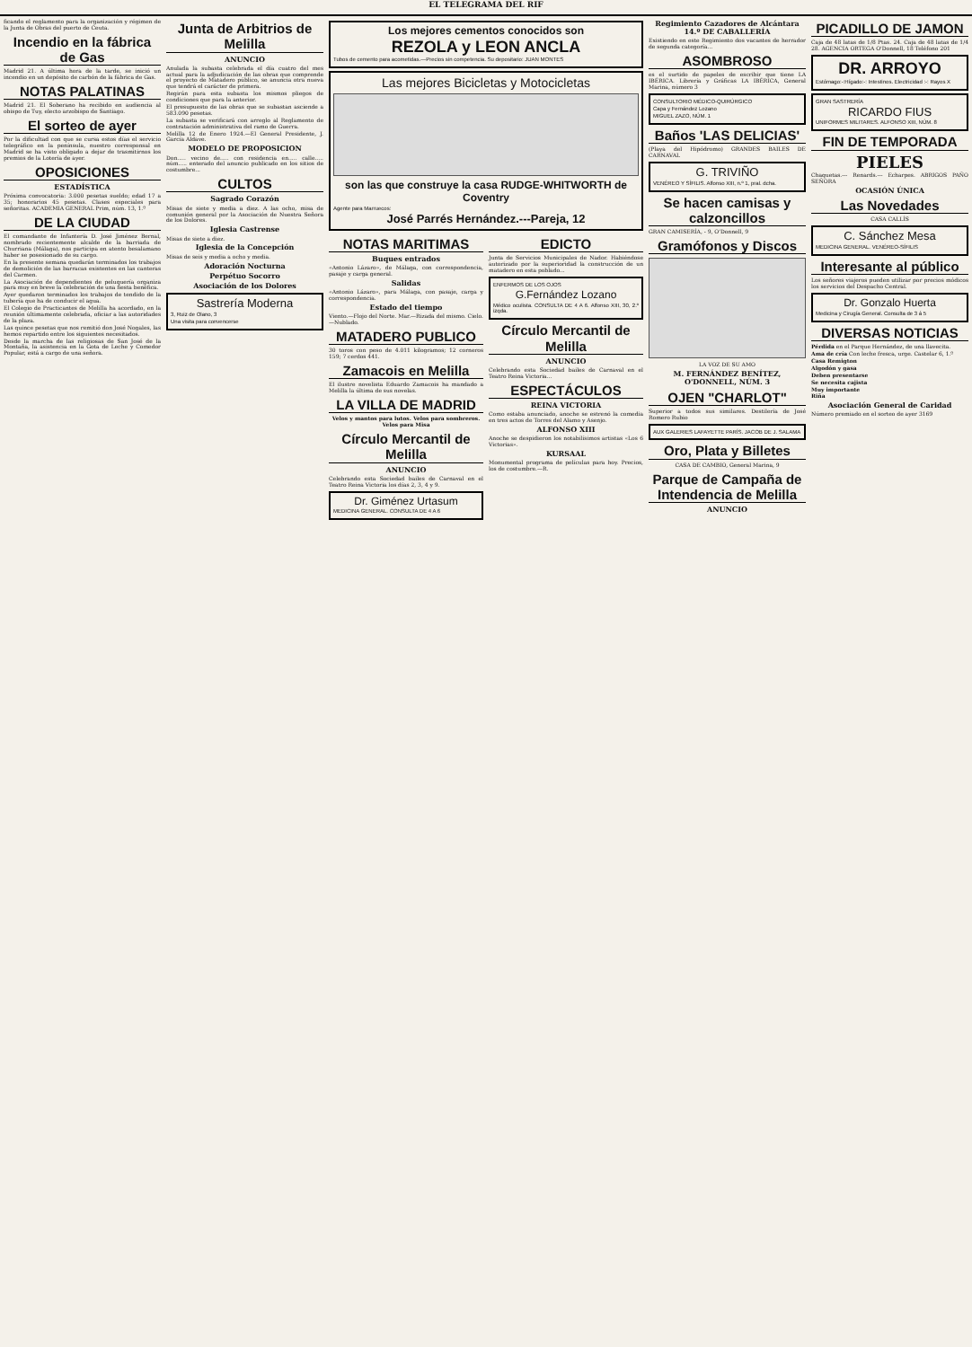EL TELEGRAMA DEL RIF
ficando el reglamento para la organización y régimen de la Junta de Obras del puerto de Ceuta.
Incendio en la fábrica de Gas
Madrid 21. A última hora de la tarde, se inició un incendio en un depósito de carbón de la fábrica de Gas.
NOTAS PALATINAS
Madrid 21. El Soberano ha recibido en audiencia al obispo de Tuy, electo arzobispo de Santiago.
El sorteo de ayer
Por la dificultad con que se cursa estos días el servicio telegráfico en la península, nuestro corresponsal en Madrid se ha visto obligado a dejar de trasmitirnos los premios de la Lotería de ayer.
OPOSICIONES
ESTADÍSTICA
Próxima convocatoria: 3.000 pesetas sueldo; edad 17 a 35; honorarios 45 pesetas. Clases especiales para señoritas. ACADEMIA GENERAL Prim, núm. 13, 1.º
DE LA CIUDAD
El comandante de Infantería D. José Jiménez Bernal, nombrado recientemente alcalde de la barriada de Churriana (Málaga), nos participa en atento besalamano haber se posesionado de su cargo.
En la presente semana quedarán terminados los trabajos de demolición de las barracas existentes en las canteras del Carmen.
La Asociación de dependientes de peluquería organiza para muy en breve la celebración de una fiesta benéfica.
Ayer quedaron terminados los trabajos de tendido de la tubería que ha de conducir el agua.
El Colegio de Practicantes de Melilla ha acordado, en la reunión últimamente celebrada, oficiar a las autoridades de la plaza.
Las quince pesetas que nos remitió don José Nogales, las hemos repartido entre los siguientes necesitados.
Desde la marcha de las religiosas de San José de la Montaña, la asistencia en la Gota de Leche y Comedor Popular, está a cargo de una señora.
Junta de Arbitrios de Melilla
ANUNCIO
Anulada la subasta celebrada el día cuatro del mes actual para la adjudicación de las obras que comprende el proyecto de Matadero público, se anuncia otra nueva que tendrá el carácter de primera.
Regirán para esta subasta los mismos pliegos de condiciones que para la anterior.
El presupuesto de las obras que se subastan asciende a 583.090 pesetas.
La subasta se verificará con arreglo al Reglamento de contratación administrativa del ramo de Guerra.
Melilla 12 de Enero 1924.—El General Presidente, J. García Aldave.
MODELO DE PROPOSICION
Don..... vecino de..... con residencia en..... calle..... núm..... enterado del anuncio publicado en los sitios de costumbre...
CULTOS
Sagrado Corazón
Misas de siete y media a diez. A las ocho, misa de comunión general por la Asociación de Nuestra Señora de los Dolores.
Iglesia Castrense
Misas de siete a diez.
Iglesia de la Concepción
Misas de seis y media a ocho y media.
Adoración Nocturna
Perpétuo Socorro
Asociación de los Dolores
Sastrería Moderna
3, Ruiz de Olano, 3
Una visita para convencerse
Los mejores cementos conocidos son
REZOLA y LEON ANCLA
Tubos de cemento para acometidas.—Precios sin competencia. Su depositario: JUAN MONTES
Las mejores Bicicletas y Motocicletas
son las que construye la casa RUDGE-WHITWORTH de Coventry
Agente para Marruecos:
José Parrés Hernández.---Pareja, 12
NOTAS MARITIMAS
Buques entrados
«Antonio Lázaro», de Málaga, con correspondencia, pasaje y carga general.
Salidas
«Antonio Lázaro», para Málaga, con pasaje, carga y correspondencia.
Estado del tiempo
Viento.—Flojo del Norte. Mar.—Rizada del mismo. Cielo.—Nublado.
MATADERO PUBLICO
30 toros con peso de 4.011 kilogramos; 12 corneros 159; 7 cerdos 441.
Zamacois en Melilla
El ilustre novelista Eduardo Zamacois ha mandado a Melilla la última de sus novelas.
LA VILLA DE MADRID
Velos y mantos para lutos. Velos para sombreros. Velos para Misa
Círculo Mercantil de Melilla
ANUNCIO
Celebrando esta Sociedad bailes de Carnaval en el Teatro Reina Victoria los días 2, 3, 4 y 9.
Dr. Giménez Urtasum
MEDICINA GENERAL. CONSULTA DE 4 A 6
EDICTO
Junta de Servicios Municipales de Nador. Habiéndose autorizado por la superioridad la construcción de un matadero en esta poblado...
ENFERMOS DE LOS OJOS
G.Fernández Lozano
Médico oculista. CONSULTA DE 4 A 6. Alfonso XIII, 30, 2.º izqda.
Círculo Mercantil de Melilla
ANUNCIO
Celebrando esta Sociedad bailes de Carnaval en el Teatro Reina Victoria...
ESPECTÁCULOS
REINA VICTORIA
Como estaba anunciado, anoche se estrenó la comedia en tres actos de Torres del Alamo y Asenjo.
ALFONSO XIII
Anoche se despidieron los notabilísimos artistas «Los 6 Victorias».
KURSAAL
Monumental programa de películas para hoy. Precios, los de costumbre.—R.
Regimiento Cazadores de Alcántara 14.º DE CABALLERÍA
Existiendo en este Regimiento dos vacantes de herrador de segunda categoría...
ASOMBROSO
es el surtido de papeles de escribir que tiene LA IBÉRICA. Librería y Gráficas LA IBÉRICA, General Marina, número 3
CONSULTORIO MÉDICO-QUIRÚRGICO
Capa y Fernández Lozano
MIGUEL ZAZO, NÚM. 1
Baños 'LAS DELICIAS'
(Playa del Hipódromo) GRANDES BAILES DE CARNAVAL
G. TRIVIÑO
VENÉREO Y SÍFILIS. Alfonso XIII, n.º 1, pral. dcha.
Se hacen camisas y calzoncillos
GRAN CAMISERÍA, - 9, O'Donnell, 9
Gramófonos y Discos
LA VOZ DE SU AMO
M. FERNÁNDEZ BENÍTEZ, O'DONNELL, NÚM. 3
OJEN "CHARLOT"
Superior a todos sus similares. Destilería de José Romero Rubio
AUX GALERIES LAFAYETTE PARÍS. JACOB DE J. SALAMA
Oro, Plata y Billetes
CASA DE CAMBIO, General Marina, 9
Parque de Campaña de Intendencia de Melilla
ANUNCIO
PICADILLO DE JAMON
Caja de 48 latas de 1/8 Ptas. 24. Caja de 48 latas de 1/4 28. AGENCIA ORTEGA O'Donnell, 18 Teléfono 201
DR. ARROYO
Estómago:-:Hígado:-: Intestinos. Electricidad :-: Rayos X
GRAN SASTRERÍA
RICARDO FIUS
UNIFORMES MILITARES. ALFONSO XIII, NÚM. 8
FIN DE TEMPORADA
PIELES
Chaquetas.--- Renards.--- Echarpes. ABRIGOS PAÑO SEÑORA
OCASIÓN ÚNICA
Las Novedades
CASA CALLÍS
C. Sánchez Mesa
MEDICINA GENERAL. VENÉREO-SÍFILIS
Interesante al público
Los señores viajeros pueden utilizar por precios módicos los servicios del Despacho Central.
Dr. Gonzalo Huerta
Medicina y Cirugía General. Consulta de 3 á 5
DIVERSAS NOTICIAS
Pérdida en el Parque Hernández, de una llavecita.
Ama de cría Con leche fresca, urge. Castelar 6, 1.º
Casa Remigton
Algodón y gasa
Deben presentarse
Se necesita cajista
Muy importante
Riña
Asociación General de Caridad
Número premiado en el sorteo de ayer 3169